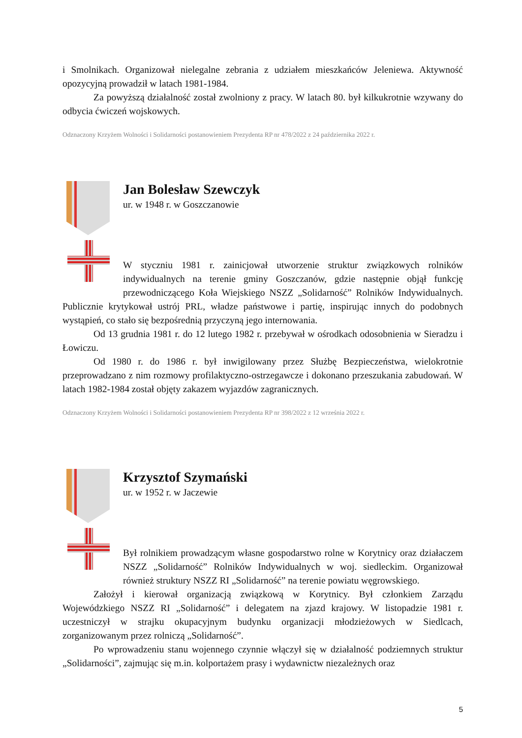i Smolnikach. Organizował nielegalne zebrania z udziałem mieszkańców Jeleniewa. Aktywność opozycyjną prowadził w latach 1981-1984.
Za powyższą działalność został zwolniony z pracy. W latach 80. był kilkukrotnie wzywany do odbycia ćwiczeń wojskowych.
Odznaczony Krzyżem Wolności i Solidarności postanowieniem Prezydenta RP nr 478/2022 z 24 października 2022 r.
Jan Bolesław Szewczyk
ur. w 1948 r. w Goszczanowie
W styczniu 1981 r. zainicjował utworzenie struktur związkowych rolników indywidualnych na terenie gminy Goszczanów, gdzie następnie objął funkcję przewodniczącego Koła Wiejskiego NSZZ „Solidarność” Rolników Indywidualnych. Publicznie krytykował ustrój PRL, władze państwowe i partię, inspirując innych do podobnych wystąpień, co stało się bezpośrednią przyczyną jego internowania.
Od 13 grudnia 1981 r. do 12 lutego 1982 r. przebywał w ośrodkach odosobnienia w Sieradzu i Łowiczu.
Od 1980 r. do 1986 r. był inwigilowany przez Służbę Bezpieczeństwa, wielokrotnie przeprowadzano z nim rozmowy profilaktyczno-ostrzegawcze i dokonano przeszukania zabudowań. W latach 1982-1984 został objęty zakazem wyjazdów zagranicznych.
Odznaczony Krzyżem Wolności i Solidarności postanowieniem Prezydenta RP nr 398/2022 z 12 września 2022 r.
Krzysztof Szymański
ur. w 1952 r. w Jaczewie
Był rolnikiem prowadzącym własne gospodarstwo rolne w Korytnicy oraz działaczem NSZZ „Solidarność” Rolników Indywidualnych w woj. siedleckim. Organizował również struktury NSZZ RI „Solidarność” na terenie powiatu węgrowskiego.
Założył i kierował organizacją związkową w Korytnicy. Był członkiem Zarządu Wojewódzkiego NSZZ RI „Solidarność” i delegatem na zjazd krajowy. W listopadzie 1981 r. uczestniczył w strajku okupacyjnym budynku organizacji młodzieżowych w Siedlcach, zorganizowanym przez rolniczą „Solidarność”.
Po wprowadzeniu stanu wojennego czynnie włączył się w działalność podziemnych struktur „Solidarności”, zajmując się m.in. kolportażem prasy i wydawnictw niezależnych oraz
5